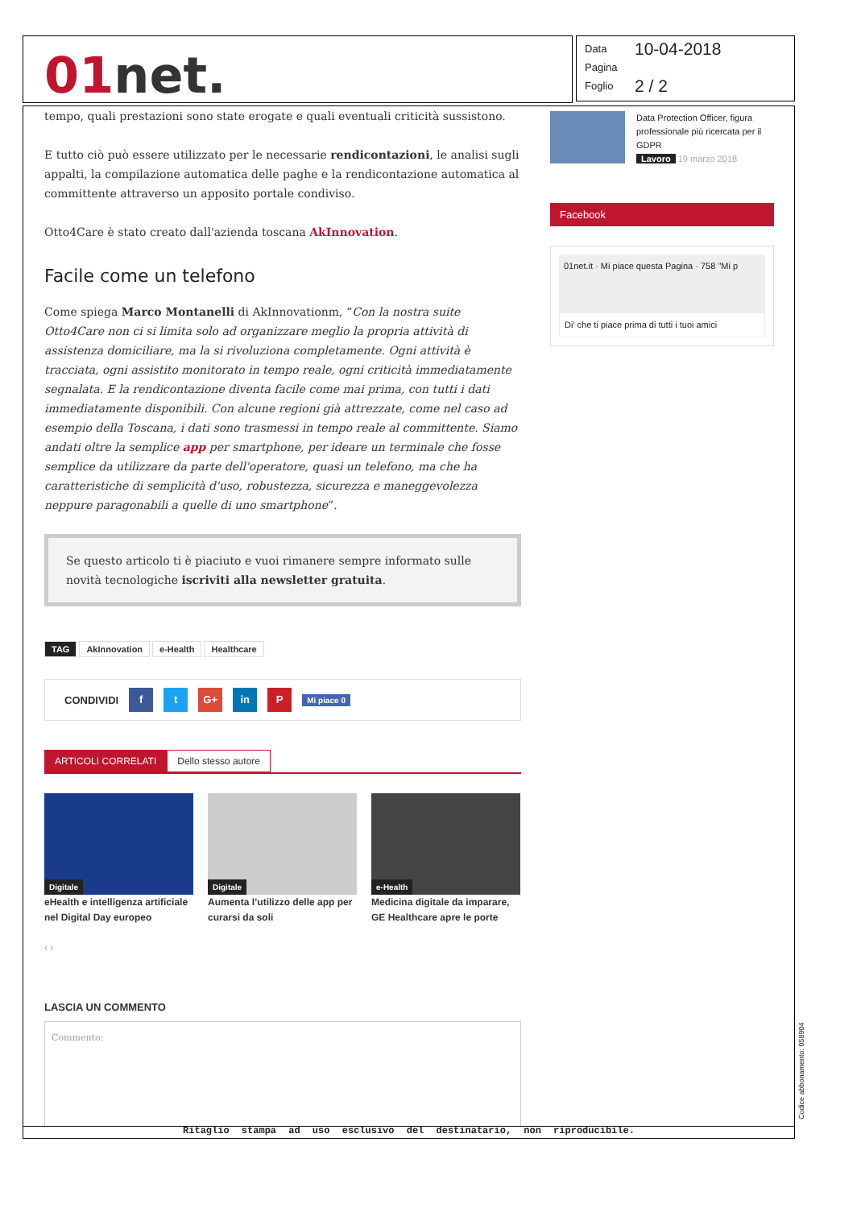01net.
Data 10-04-2018
Pagina
Foglio 2 / 2
tempo, quali prestazioni sono state erogate e quali eventuali criticità sussistono.
E tutto ciò può essere utilizzato per le necessarie rendicontazioni, le analisi sugli appalti, la compilazione automatica delle paghe e la rendicontazione automatica al committente attraverso un apposito portale condiviso.
Otto4Care è stato creato dall'azienda toscana AkInnovation.
Facile come un telefono
Come spiega Marco Montanelli di AkInnovationm, “Con la nostra suite Otto4Care non ci si limita solo ad organizzare meglio la propria attività di assistenza domiciliare, ma la si rivoluziona completamente. Ogni attività è tracciata, ogni assistito monitorato in tempo reale, ogni criticità immediatamente segnalata. E la rendicontazione diventa facile come mai prima, con tutti i dati immediatamente disponibili. Con alcune regioni già attrezzate, come nel caso ad esempio della Toscana, i dati sono trasmessi in tempo reale al committente. Siamo andati oltre la semplice app per smartphone, per ideare un terminale che fosse semplice da utilizzare da parte dell'operatore, quasi un telefono, ma che ha caratteristiche di semplicità d'uso, robustezza, sicurezza e maneggevolezza neppure paragonabili a quelle di uno smartphone”.
Se questo articolo ti è piaciuto e vuoi rimanere sempre informato sulle novità tecnologiche iscriviti alla newsletter gratuita.
TAG AkInnovation e-Health Healthcare
CONDIVIDI f t G+ in P Mi piace 0
ARTICOLI CORRELATI Dello stesso autore
Digitale
eHealth e intelligenza artificiale nel Digital Day europeo
Digitale
Aumenta l’utilizzo delle app per curarsi da soli
e-Health
Medicina digitale da imparare, GE Healthcare apre le porte
‹ ›
LASCIA UN COMMENTO
Commento:
Data Protection Officer, figura professionale più ricercata per il GDPR
Lavoro 19 marzo 2018
Facebook
01net.it · Mi piace questa Pagina · 758 "Mi p
Di' che ti piace prima di tutti i tuoi amici
Ritaglio stampa ad uso esclusivo del destinatario, non riproducibile.
Codice abbonamento: 058904